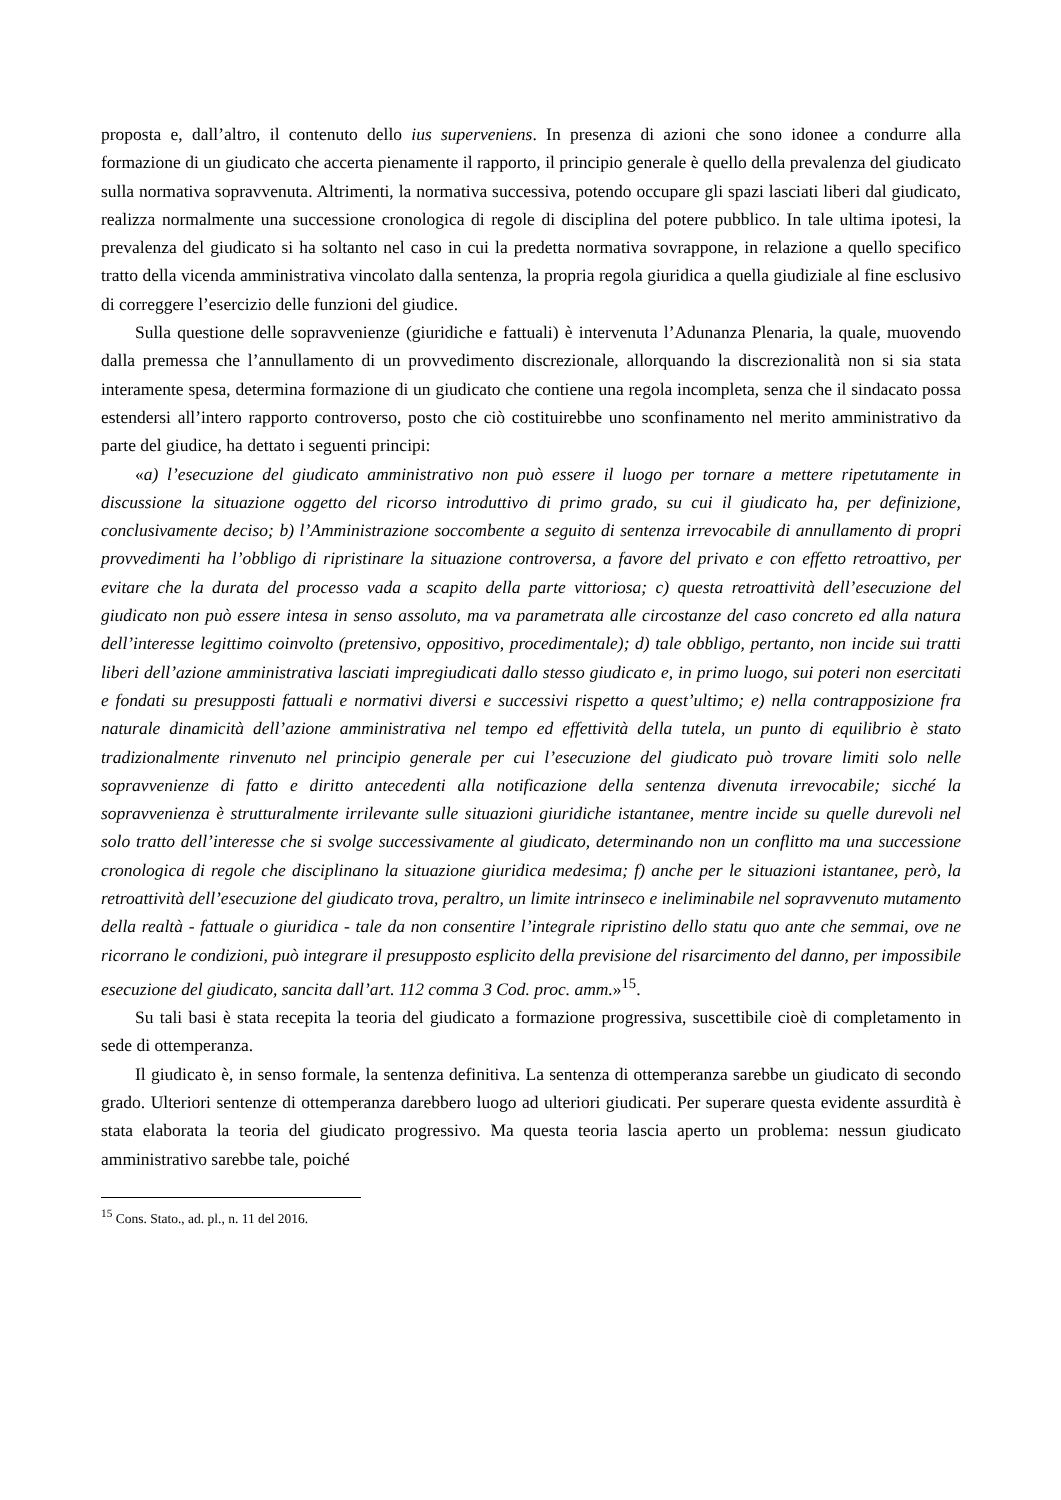proposta e, dall’altro, il contenuto dello ius superveniens. In presenza di azioni che sono idonee a condurre alla formazione di un giudicato che accerta pienamente il rapporto, il principio generale è quello della prevalenza del giudicato sulla normativa sopravvenuta. Altrimenti, la normativa successiva, potendo occupare gli spazi lasciati liberi dal giudicato, realizza normalmente una successione cronologica di regole di disciplina del potere pubblico. In tale ultima ipotesi, la prevalenza del giudicato si ha soltanto nel caso in cui la predetta normativa sovrappone, in relazione a quello specifico tratto della vicenda amministrativa vincolato dalla sentenza, la propria regola giuridica a quella giudiziale al fine esclusivo di correggere l’esercizio delle funzioni del giudice.
Sulla questione delle sopravvenienze (giuridiche e fattuali) è intervenuta l’Adunanza Plenaria, la quale, muovendo dalla premessa che l’annullamento di un provvedimento discrezionale, allorquando la discrezionalità non si sia stata interamente spesa, determina formazione di un giudicato che contiene una regola incompleta, senza che il sindacato possa estendersi all’intero rapporto controverso, posto che ciò costituirebbe uno sconfinamento nel merito amministrativo da parte del giudice, ha dettato i seguenti principi:
«a) l’esecuzione del giudicato amministrativo non può essere il luogo per tornare a mettere ripetutamente in discussione la situazione oggetto del ricorso introduttivo di primo grado, su cui il giudicato ha, per definizione, conclusivamente deciso; b) l’Amministrazione soccombente a seguito di sentenza irrevocabile di annullamento di propri provvedimenti ha l’obbligo di ripristinare la situazione controversa, a favore del privato e con effetto retroattivo, per evitare che la durata del processo vada a scapito della parte vittoriosa; c) questa retroattività dell’esecuzione del giudicato non può essere intesa in senso assoluto, ma va parametrata alle circostanze del caso concreto ed alla natura dell’interesse legittimo coinvolto (pretensivo, oppositivo, procedimentale); d) tale obbligo, pertanto, non incide sui tratti liberi dell’azione amministrativa lasciati impregiudicati dallo stesso giudicato e, in primo luogo, sui poteri non esercitati e fondati su presupposti fattuali e normativi diversi e successivi rispetto a quest’ultimo; e) nella contrapposizione fra naturale dinamicità dell’azione amministrativa nel tempo ed effettività della tutela, un punto di equilibrio è stato tradizionalmente rinvenuto nel principio generale per cui l’esecuzione del giudicato può trovare limiti solo nelle sopravvenienze di fatto e diritto antecedenti alla notificazione della sentenza divenuta irrevocabile; sicché la sopravvenienza è strutturalmente irrilevante sulle situazioni giuridiche istantanee, mentre incide su quelle durevoli nel solo tratto dell’interesse che si svolge successivamente al giudicato, determinando non un conflitto ma una successione cronologica di regole che disciplinano la situazione giuridica medesima; f) anche per le situazioni istantanee, però, la retroattività dell’esecuzione del giudicato trova, peraltro, un limite intrinseco e ineliminabile nel sopravvenuto mutamento della realtà - fattuale o giuridica - tale da non consentire l’integrale ripristino dello statu quo ante che semmai, ove ne ricorrano le condizioni, può integrare il presupposto esplicito della previsione del risarcimento del danno, per impossibile esecuzione del giudicato, sancita dall’art. 112 comma 3 Cod. proc. amm.»<sup>15</sup>.
Su tali basi è stata recepita la teoria del giudicato a formazione progressiva, suscettibile cioè di completamento in sede di ottemperanza.
Il giudicato è, in senso formale, la sentenza definitiva. La sentenza di ottemperanza sarebbe un giudicato di secondo grado. Ulteriori sentenze di ottemperanza darebbero luogo ad ulteriori giudicati. Per superare questa evidente assurdità è stata elaborata la teoria del giudicato progressivo. Ma questa teoria lascia aperto un problema: nessun giudicato amministrativo sarebbe tale, poiché
<sup>15</sup> Cons. Stato., ad. pl., n. 11 del 2016.